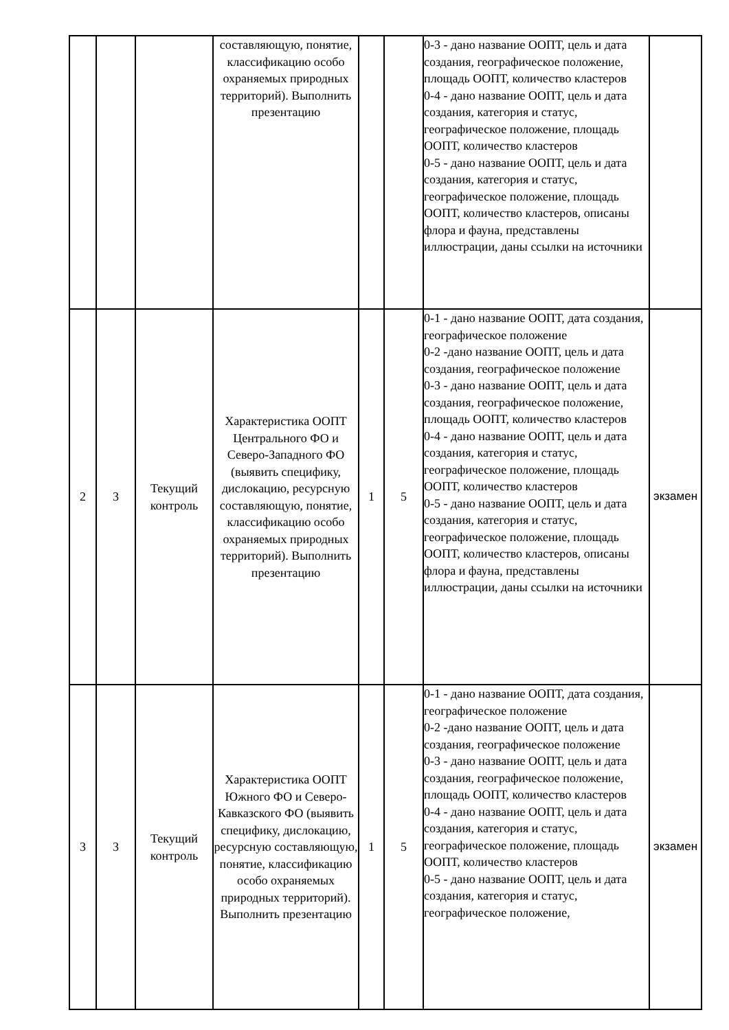| | | | составляющую, понятие, классификацию особо охраняемых природных территорий). Выполнить презентацию | | | 0-3 - дано название ООПТ, цель и дата создания, географическое положение, площадь ООПТ, количество кластеров 0-4 - дано название ООПТ, цель и дата создания, категория и статус, географическое положение, площадь ООПТ, количество кластеров 0-5 - дано название ООПТ, цель и дата создания, категория и статус, географическое положение, площадь ООПТ, количество кластеров, описаны флора и фауна, представлены иллюстрации, даны ссылки на источники | |
| 2 | 3 | Текущий контроль | Характеристика ООПТ Центрального ФО и Северо-Западного ФО (выявить специфику, дислокацию, ресурсную составляющую, понятие, классификацию особо охраняемых природных территорий). Выполнить презентацию | 1 | 5 | 0-1 - дано название ООПТ, дата создания, географическое положение 0-2 -дано название ООПТ, цель и дата создания, географическое положение 0-3 - дано название ООПТ, цель и дата создания, географическое положение, площадь ООПТ, количество кластеров 0-4 - дано название ООПТ, цель и дата создания, категория и статус, географическое положение, площадь ООПТ, количество кластеров 0-5 - дано название ООПТ, цель и дата создания, категория и статус, географическое положение, площадь ООПТ, количество кластеров, описаны флора и фауна, представлены иллюстрации, даны ссылки на источники | экзамен |
| 3 | 3 | Текущий контроль | Характеристика ООПТ Южного ФО и Северо-Кавказского ФО (выявить специфику, дислокацию, ресурсную составляющую, понятие, классификацию особо охраняемых природных территорий). Выполнить презентацию | 1 | 5 | 0-1 - дано название ООПТ, дата создания, географическое положение 0-2 -дано название ООПТ, цель и дата создания, географическое положение 0-3 - дано название ООПТ, цель и дата создания, географическое положение, площадь ООПТ, количество кластеров 0-4 - дано название ООПТ, цель и дата создания, категория и статус, географическое положение, площадь ООПТ, количество кластеров 0-5 - дано название ООПТ, цель и дата создания, категория и статус, географическое положение, | экзамен |